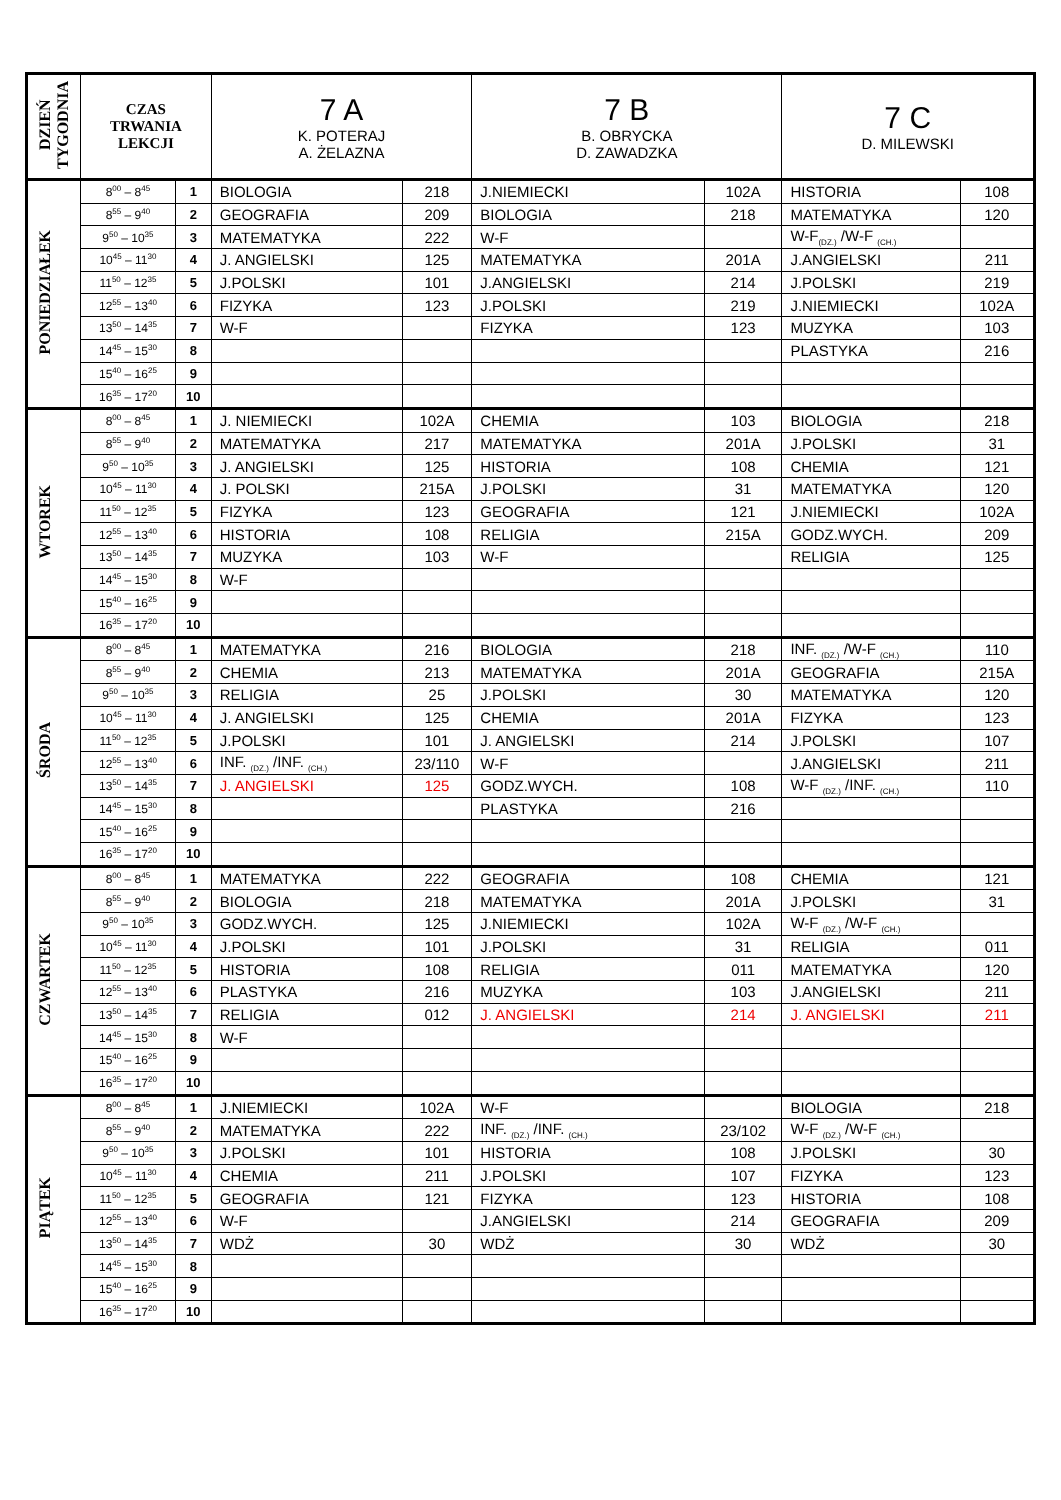| DZIEŃ TYGODNIA | CZAS TRWANIA LEKCJI | | 7 A K. POTERAJ A. ŻELAZNA | | 7 B B. OBRYCKA D. ZAWADZKA | | 7 C D. MILEWSKI | |
| --- | --- | --- | --- | --- | --- | --- | --- | --- |
| PONIEDZIAŁEK | 8<sup>00</sup> – 8<sup>45</sup> | 1 | BIOLOGIA | 218 | J.NIEMIECKI | 102A | HISTORIA | 108 |
| | 8<sup>55</sup> – 9<sup>40</sup> | 2 | GEOGRAFIA | 209 | BIOLOGIA | 218 | MATEMATYKA | 120 |
| | 9<sup>50</sup> – 10<sup>35</sup> | 3 | MATEMATYKA | 222 | W-F | | W-F<sub>(DZ.)</sub> /W-F <sub>(CH.)</sub> | |
| | 10<sup>45</sup> – 11<sup>30</sup> | 4 | J. ANGIELSKI | 125 | MATEMATYKA | 201A | J.ANGIELSKI | 211 |
| | 11<sup>50</sup> – 12<sup>35</sup> | 5 | J.POLSKI | 101 | J.ANGIELSKI | 214 | J.POLSKI | 219 |
| | 12<sup>55</sup> – 13<sup>40</sup> | 6 | FIZYKA | 123 | J.POLSKI | 219 | J.NIEMIECKI | 102A |
| | 13<sup>50</sup> – 14<sup>35</sup> | 7 | W-F | | FIZYKA | 123 | MUZYKA | 103 |
| | 14<sup>45</sup> – 15<sup>30</sup> | 8 | | | | | PLASTYKA | 216 |
| | 15<sup>40</sup> – 16<sup>25</sup> | 9 | | | | | | |
| | 16<sup>35</sup> – 17<sup>20</sup> | 10 | | | | | | |
| WTOREK | 8<sup>00</sup> – 8<sup>45</sup> | 1 | J. NIEMIECKI | 102A | CHEMIA | 103 | BIOLOGIA | 218 |
| | 8<sup>55</sup> – 9<sup>40</sup> | 2 | MATEMATYKA | 217 | MATEMATYKA | 201A | J.POLSKI | 31 |
| | 9<sup>50</sup> – 10<sup>35</sup> | 3 | J. ANGIELSKI | 125 | HISTORIA | 108 | CHEMIA | 121 |
| | 10<sup>45</sup> – 11<sup>30</sup> | 4 | J. POLSKI | 215A | J.POLSKI | 31 | MATEMATYKA | 120 |
| | 11<sup>50</sup> – 12<sup>35</sup> | 5 | FIZYKA | 123 | GEOGRAFIA | 121 | J.NIEMIECKI | 102A |
| | 12<sup>55</sup> – 13<sup>40</sup> | 6 | HISTORIA | 108 | RELIGIA | 215A | GODZ.WYCH. | 209 |
| | 13<sup>50</sup> – 14<sup>35</sup> | 7 | MUZYKA | 103 | W-F | | RELIGIA | 125 |
| | 14<sup>45</sup> – 15<sup>30</sup> | 8 | W-F | | | | | |
| | 15<sup>40</sup> – 16<sup>25</sup> | 9 | | | | | | |
| | 16<sup>35</sup> – 17<sup>20</sup> | 10 | | | | | | |
| ŚRODA | 8<sup>00</sup> – 8<sup>45</sup> | 1 | MATEMATYKA | 216 | BIOLOGIA | 218 | INF. <sub>(DZ.)</sub> /W-F <sub>(CH.)</sub> | 110 |
| | 8<sup>55</sup> – 9<sup>40</sup> | 2 | CHEMIA | 213 | MATEMATYKA | 201A | GEOGRAFIA | 215A |
| | 9<sup>50</sup> – 10<sup>35</sup> | 3 | RELIGIA | 25 | J.POLSKI | 30 | MATEMATYKA | 120 |
| | 10<sup>45</sup> – 11<sup>30</sup> | 4 | J. ANGIELSKI | 125 | CHEMIA | 201A | FIZYKA | 123 |
| | 11<sup>50</sup> – 12<sup>35</sup> | 5 | J.POLSKI | 101 | J. ANGIELSKI | 214 | J.POLSKI | 107 |
| | 12<sup>55</sup> – 13<sup>40</sup> | 6 | INF. <sub>(DZ.)</sub> /INF. <sub>(CH.)</sub> | 23/110 | W-F | | J.ANGIELSKI | 211 |
| | 13<sup>50</sup> – 14<sup>35</sup> | 7 | J. ANGIELSKI | 125 | GODZ.WYCH. | 108 | W-F <sub>(DZ.)</sub> /INF. <sub>(CH.)</sub> | 110 |
| | 14<sup>45</sup> – 15<sup>30</sup> | 8 | | | PLASTYKA | 216 | | |
| | 15<sup>40</sup> – 16<sup>25</sup> | 9 | | | | | | |
| | 16<sup>35</sup> – 17<sup>20</sup> | 10 | | | | | | |
| CZWARTEK | 8<sup>00</sup> – 8<sup>45</sup> | 1 | MATEMATYKA | 222 | GEOGRAFIA | 108 | CHEMIA | 121 |
| | 8<sup>55</sup> – 9<sup>40</sup> | 2 | BIOLOGIA | 218 | MATEMATYKA | 201A | J.POLSKI | 31 |
| | 9<sup>50</sup> – 10<sup>35</sup> | 3 | GODZ.WYCH. | 125 | J.NIEMIECKI | 102A | W-F <sub>(DZ.)</sub> /W-F <sub>(CH.)</sub> | |
| | 10<sup>45</sup> – 11<sup>30</sup> | 4 | J.POLSKI | 101 | J.POLSKI | 31 | RELIGIA | 011 |
| | 11<sup>50</sup> – 12<sup>35</sup> | 5 | HISTORIA | 108 | RELIGIA | 011 | MATEMATYKA | 120 |
| | 12<sup>55</sup> – 13<sup>40</sup> | 6 | PLASTYKA | 216 | MUZYKA | 103 | J.ANGIELSKI | 211 |
| | 13<sup>50</sup> – 14<sup>35</sup> | 7 | RELIGIA | 012 | J. ANGIELSKI | 214 | J. ANGIELSKI | 211 |
| | 14<sup>45</sup> – 15<sup>30</sup> | 8 | W-F | | | | | |
| | 15<sup>40</sup> – 16<sup>25</sup> | 9 | | | | | | |
| | 16<sup>35</sup> – 17<sup>20</sup> | 10 | | | | | | |
| PIĄTEK | 8<sup>00</sup> – 8<sup>45</sup> | 1 | J.NIEMIECKI | 102A | W-F | | BIOLOGIA | 218 |
| | 8<sup>55</sup> – 9<sup>40</sup> | 2 | MATEMATYKA | 222 | INF. <sub>(DZ.)</sub> /INF. <sub>(CH.)</sub> | 23/102 | W-F <sub>(DZ.)</sub> /W-F <sub>(CH.)</sub> | |
| | 9<sup>50</sup> – 10<sup>35</sup> | 3 | J.POLSKI | 101 | HISTORIA | 108 | J.POLSKI | 30 |
| | 10<sup>45</sup> – 11<sup>30</sup> | 4 | CHEMIA | 211 | J.POLSKI | 107 | FIZYKA | 123 |
| | 11<sup>50</sup> – 12<sup>35</sup> | 5 | GEOGRAFIA | 121 | FIZYKA | 123 | HISTORIA | 108 |
| | 12<sup>55</sup> – 13<sup>40</sup> | 6 | W-F | | J.ANGIELSKI | 214 | GEOGRAFIA | 209 |
| | 13<sup>50</sup> – 14<sup>35</sup> | 7 | WDŻ | 30 | WDŻ | 30 | WDŻ | 30 |
| | 14<sup>45</sup> – 15<sup>30</sup> | 8 | | | | | | |
| | 15<sup>40</sup> – 16<sup>25</sup> | 9 | | | | | | |
| | 16<sup>35</sup> – 17<sup>20</sup> | 10 | | | | | | |